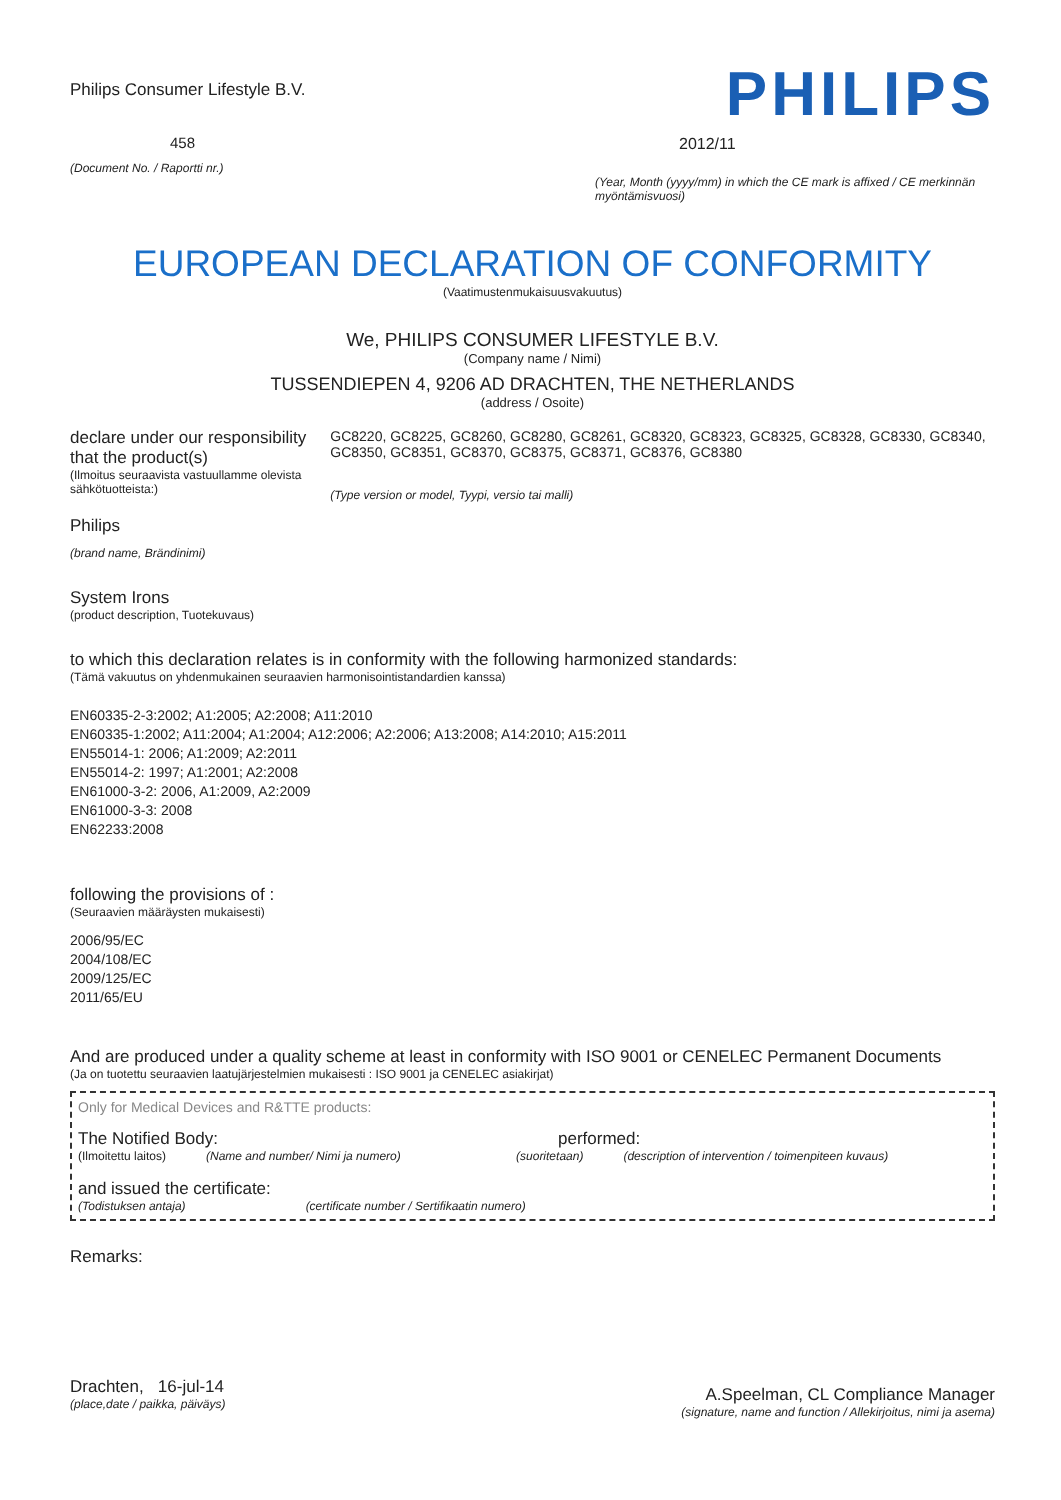Philips Consumer Lifestyle B.V.
458
(Document No. / Raportti nr.)
PHILIPS
2012/11
(Year, Month (yyyy/mm) in which the CE mark is affixed / CE merkinnän myöntämisvuosi)
EUROPEAN DECLARATION OF CONFORMITY
(Vaatimustenmukaisuusvakuutus)
We, PHILIPS CONSUMER LIFESTYLE B.V.
(Company name / Nimi)
TUSSENDIEPEN 4, 9206 AD DRACHTEN, THE NETHERLANDS
(address / Osoite)
declare under our responsibility that the product(s)
(Ilmoitus seuraavista vastuullamme olevista sähkötuotteista:)
Philips
(brand name, Brändinimi)
GC8220, GC8225, GC8260, GC8280, GC8261, GC8320, GC8323, GC8325, GC8328, GC8330, GC8340, GC8350, GC8351, GC8370, GC8375, GC8371, GC8376, GC8380
(Type version or model, Tyypi, versio tai malli)
System Irons
(product description, Tuotekuvaus)
to which this declaration relates is in conformity with the following harmonized standards:
(Tämä vakuutus on yhdenmukainen seuraavien harmonisointistandardien kanssa)
EN60335-2-3:2002; A1:2005; A2:2008; A11:2010
EN60335-1:2002; A11:2004; A1:2004; A12:2006; A2:2006; A13:2008; A14:2010; A15:2011
EN55014-1: 2006; A1:2009; A2:2011
EN55014-2: 1997; A1:2001; A2:2008
EN61000-3-2: 2006, A1:2009, A2:2009
EN61000-3-3: 2008
EN62233:2008
following the provisions of :
(Seuraavien määräysten mukaisesti)
2006/95/EC
2004/108/EC
2009/125/EC
2011/65/EU
And are produced under a quality scheme at least in conformity with ISO 9001 or CENELEC Permanent Documents
(Ja on tuotettu seuraavien laatujärjestelmien mukaisesti : ISO 9001 ja CENELEC asiakirjat)
Only for Medical Devices and R&TTE products:
The Notified Body: performed:
(Ilmoitettu laitos) (Name and number/ Nimi ja numero) (suoritetaan) (description of intervention / toimenpiteen kuvaus)
and issued the certificate:
(Todistuksen antaja) (certificate number / Sertifikaatin numero)
Remarks:
Drachten, 16-jul-14
(place,date / paikka, päiväys)
A.Speelman, CL Compliance Manager
(signature, name and function / Allekirjoitus, nimi ja asema)